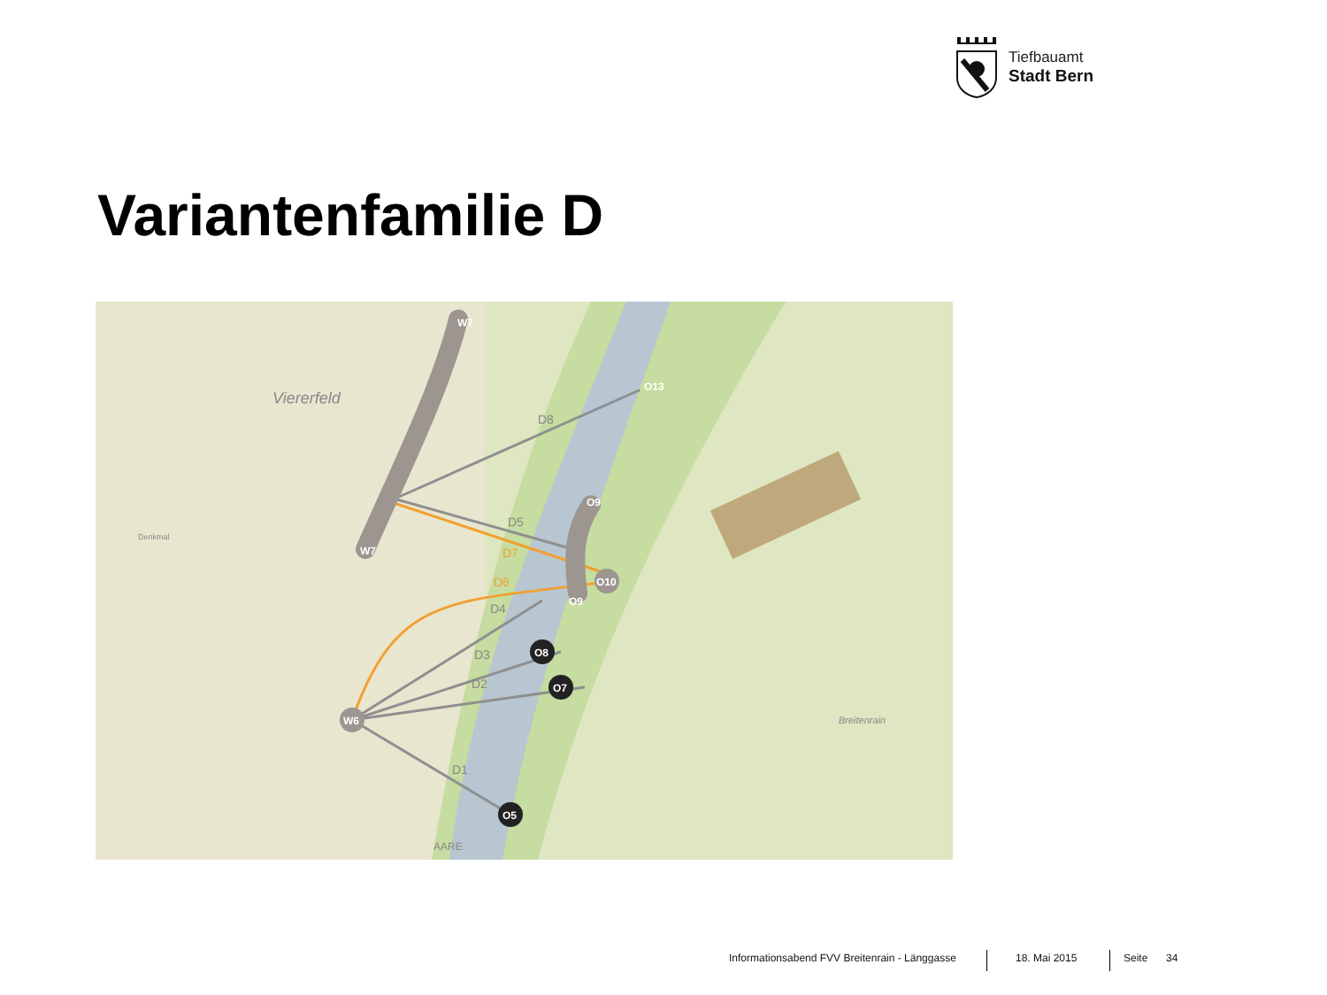Tiefbauamt
Stadt Bern
Variantenfamilie D
W6
O8
O7
O5
O10
W7
W7
O13
O9
O9
D8
D5
D4
D3
D2
D1
Viererfeld
Denkmal
Breitenrain
AARE
D7
D6
Informationsabend FVV Breitenrain - Länggasse 18. Mai 2015 Seite 34